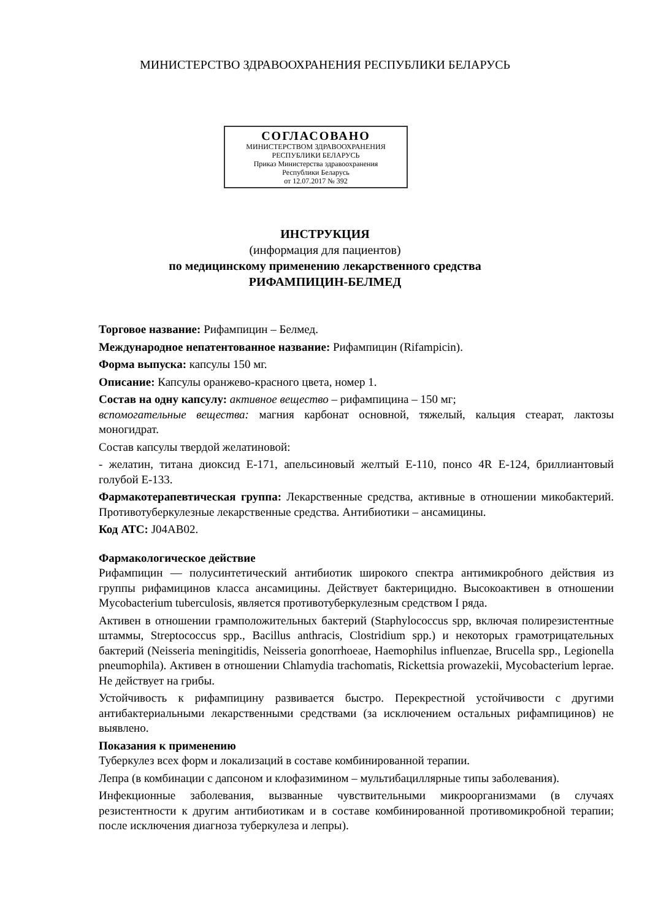МИНИСТЕРСТВО ЗДРАВООХРАНЕНИЯ РЕСПУБЛИКИ БЕЛАРУСЬ
СОГЛАСОВАНО
МИНИСТЕРСТВОМ ЗДРАВООХРАНЕНИЯ
РЕСПУБЛИКИ БЕЛАРУСЬ
Приказ Министерства здравоохранения
Республики Беларусь
от 12.07.2017 № 392
ИНСТРУКЦИЯ
(информация для пациентов)
по медицинскому применению лекарственного средства
РИФАМПИЦИН-БЕЛМЕД
Торговое название: Рифампицин – Белмед.
Международное непатентованное название: Рифампицин (Rifampicin).
Форма выпуска: капсулы 150 мг.
Описание: Капсулы оранжево-красного цвета, номер 1.
Состав на одну капсулу: активное вещество – рифампицина – 150 мг;
вспомогательные вещества: магния карбонат основной, тяжелый, кальция стеарат, лактозы моногидрат.
Состав капсулы твердой желатиновой:
- желатин, титана диоксид Е-171, апельсиновый желтый Е-110, понсо 4R Е-124, бриллиантовый голубой Е-133.
Фармакотерапевтическая группа: Лекарственные средства, активные в отношении микобактерий. Противотуберкулезные лекарственные средства. Антибиотики – ансамицины.
Код АТС: J04AB02.
Фармакологическое действие
Рифампицин — полусинтетический антибиотик широкого спектра антимикробного действия из группы рифамицинов класса ансамицины. Действует бактерицидно. Высокоактивен в отношении Mycobacterium tuberculosis, является противотуберкулезным средством I ряда.
Активен в отношении грамположительных бактерий (Staphylococcus spp, включая полирезистентные штаммы, Streptococcus spp., Bacillus anthracis, Clostridium spp.) и некоторых грамотрицательных бактерий (Neisseria meningitidis, Neisseria gonorrhoeae, Haemophilus influenzae, Brucella spp., Legionella pneumophila). Активен в отношении Chlamydia trachomatis, Rickettsia prowazekii, Mycobacterium leprae. Не действует на грибы.
Устойчивость к рифампицину развивается быстро. Перекрестной устойчивости с другими антибактериальными лекарственными средствами (за исключением остальных рифампицинов) не выявлено.
Показания к применению
Туберкулез всех форм и локализаций в составе комбинированной терапии.
Лепра (в комбинации с дапсоном и клофазимином – мультибациллярные типы заболевания).
Инфекционные заболевания, вызванные чувствительными микроорганизмами (в случаях резистентности к другим антибиотикам и в составе комбинированной противомикробной терапии; после исключения диагноза туберкулеза и лепры).